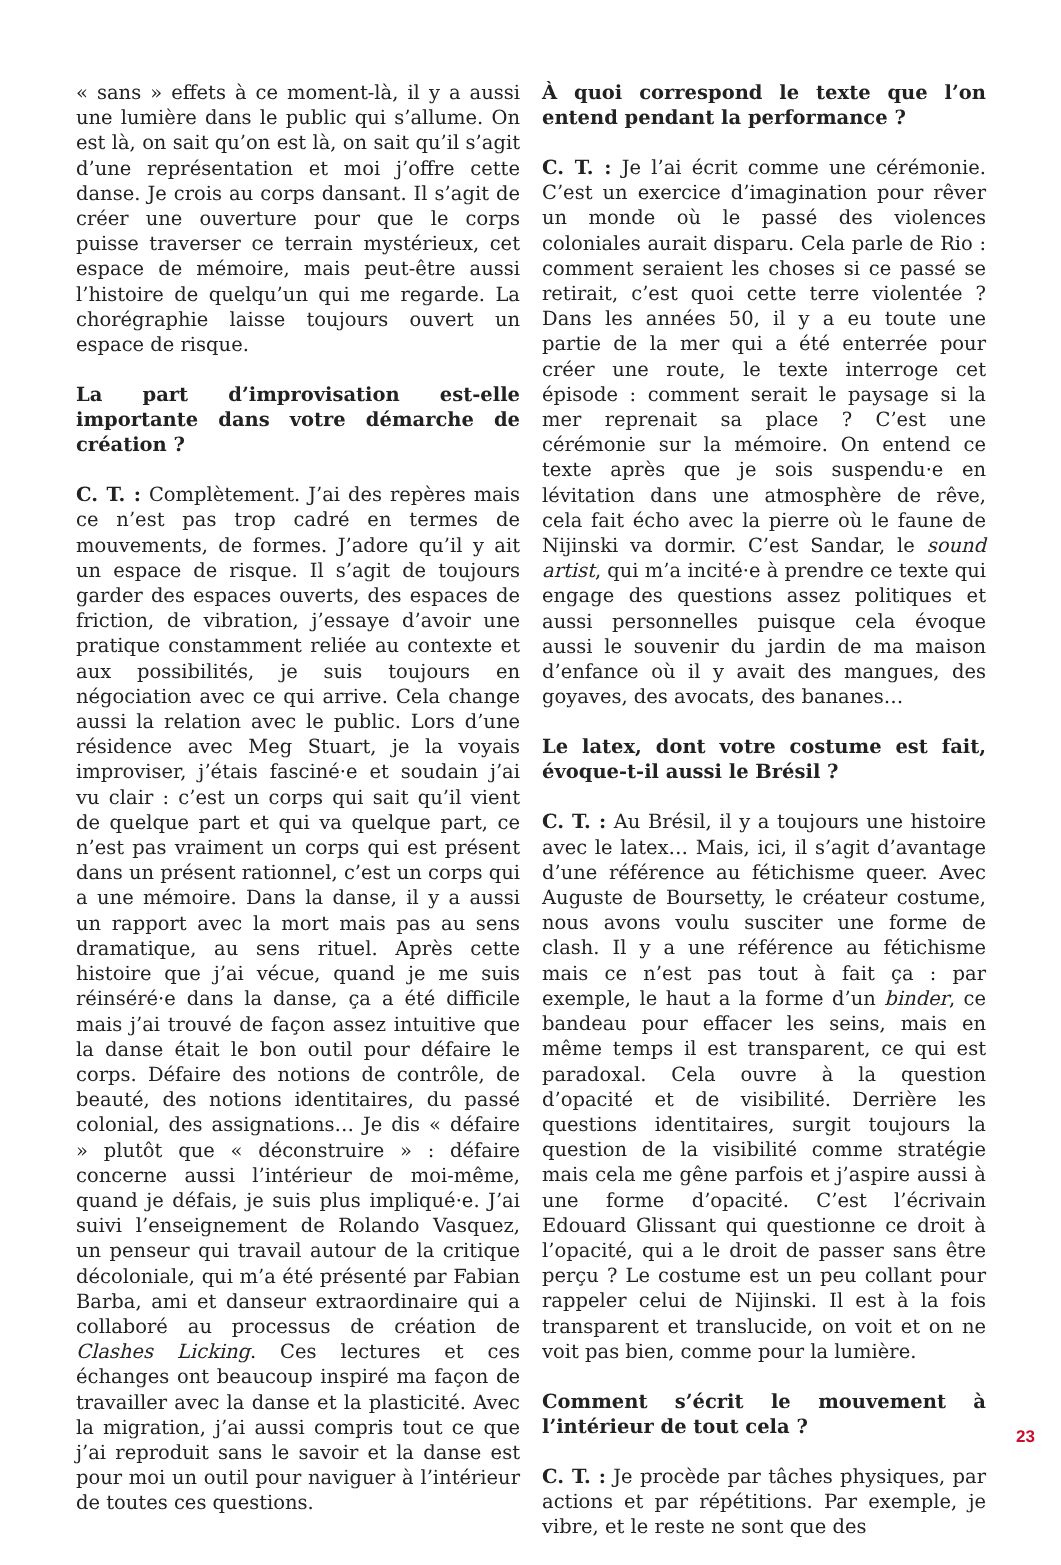« sans » effets à ce moment-là, il y a aussi une lumière dans le public qui s’allume. On est là, on sait qu’on est là, on sait qu’il s’agit d’une représentation et moi j’offre cette danse. Je crois au corps dansant. Il s’agit de créer une ouverture pour que le corps puisse traverser ce terrain mystérieux, cet espace de mémoire, mais peut-être aussi l’histoire de quelqu’un qui me regarde. La chorégraphie laisse toujours ouvert un espace de risque.
La part d’improvisation est-elle importante dans votre démarche de création ?
C. T. : Complètement. J’ai des repères mais ce n’est pas trop cadré en termes de mouvements, de formes. J’adore qu’il y ait un espace de risque. Il s’agit de toujours garder des espaces ouverts, des espaces de friction, de vibration, j’essaye d’avoir une pratique constamment reliée au contexte et aux possibilités, je suis toujours en négociation avec ce qui arrive. Cela change aussi la relation avec le public. Lors d’une résidence avec Meg Stuart, je la voyais improviser, j’étais fasciné·e et soudain j’ai vu clair : c’est un corps qui sait qu’il vient de quelque part et qui va quelque part, ce n’est pas vraiment un corps qui est présent dans un présent rationnel, c’est un corps qui a une mémoire. Dans la danse, il y a aussi un rapport avec la mort mais pas au sens dramatique, au sens rituel. Après cette histoire que j’ai vécue, quand je me suis réinséré·e dans la danse, ça a été difficile mais j’ai trouvé de façon assez intuitive que la danse était le bon outil pour défaire le corps. Défaire des notions de contrôle, de beauté, des notions identitaires, du passé colonial, des assignations… Je dis « défaire » plutôt que « déconstruire » : défaire concerne aussi l’intérieur de moi-même, quand je défais, je suis plus impliqué·e. J’ai suivi l’enseignement de Rolando Vasquez, un penseur qui travail autour de la critique décoloniale, qui m’a été présenté par Fabian Barba, ami et danseur extraordinaire qui a collaboré au processus de création de Clashes Licking. Ces lectures et ces échanges ont beaucoup inspiré ma façon de travailler avec la danse et la plasticité. Avec la migration, j’ai aussi compris tout ce que j’ai reproduit sans le savoir et la danse est pour moi un outil pour naviguer à l’intérieur de toutes ces questions.
À quoi correspond le texte que l’on entend pendant la performance ?
C. T. : Je l’ai écrit comme une cérémonie. C’est un exercice d’imagination pour rêver un monde où le passé des violences coloniales aurait disparu. Cela parle de Rio : comment seraient les choses si ce passé se retirait, c’est quoi cette terre violentée ? Dans les années 50, il y a eu toute une partie de la mer qui a été enterrée pour créer une route, le texte interroge cet épisode : comment serait le paysage si la mer reprenait sa place ? C’est une cérémonie sur la mémoire. On entend ce texte après que je sois suspendu·e en lévitation dans une atmosphère de rêve, cela fait écho avec la pierre où le faune de Nijinski va dormir. C’est Sandar, le sound artist, qui m’a incité·e à prendre ce texte qui engage des questions assez politiques et aussi personnelles puisque cela évoque aussi le souvenir du jardin de ma maison d’enfance où il y avait des mangues, des goyaves, des avocats, des bananes…
Le latex, dont votre costume est fait, évoque-t-il aussi le Brésil ?
C. T. : Au Brésil, il y a toujours une histoire avec le latex… Mais, ici, il s’agit d’avantage d’une référence au fétichisme queer. Avec Auguste de Boursetty, le créateur costume, nous avons voulu susciter une forme de clash. Il y a une référence au fétichisme mais ce n’est pas tout à fait ça : par exemple, le haut a la forme d’un binder, ce bandeau pour effacer les seins, mais en même temps il est transparent, ce qui est paradoxal. Cela ouvre à la question d’opacité et de visibilité. Derrière les questions identitaires, surgit toujours la question de la visibilité comme stratégie mais cela me gêne parfois et j’aspire aussi à une forme d’opacité. C’est l’écrivain Edouard Glissant qui questionne ce droit à l’opacité, qui a le droit de passer sans être perçu ? Le costume est un peu collant pour rappeler celui de Nijinski. Il est à la fois transparent et translucide, on voit et on ne voit pas bien, comme pour la lumière.
Comment s’écrit le mouvement à l’intérieur de tout cela ?
C. T. : Je procède par tâches physiques, par actions et par répétitions. Par exemple, je vibre, et le reste ne sont que des
23